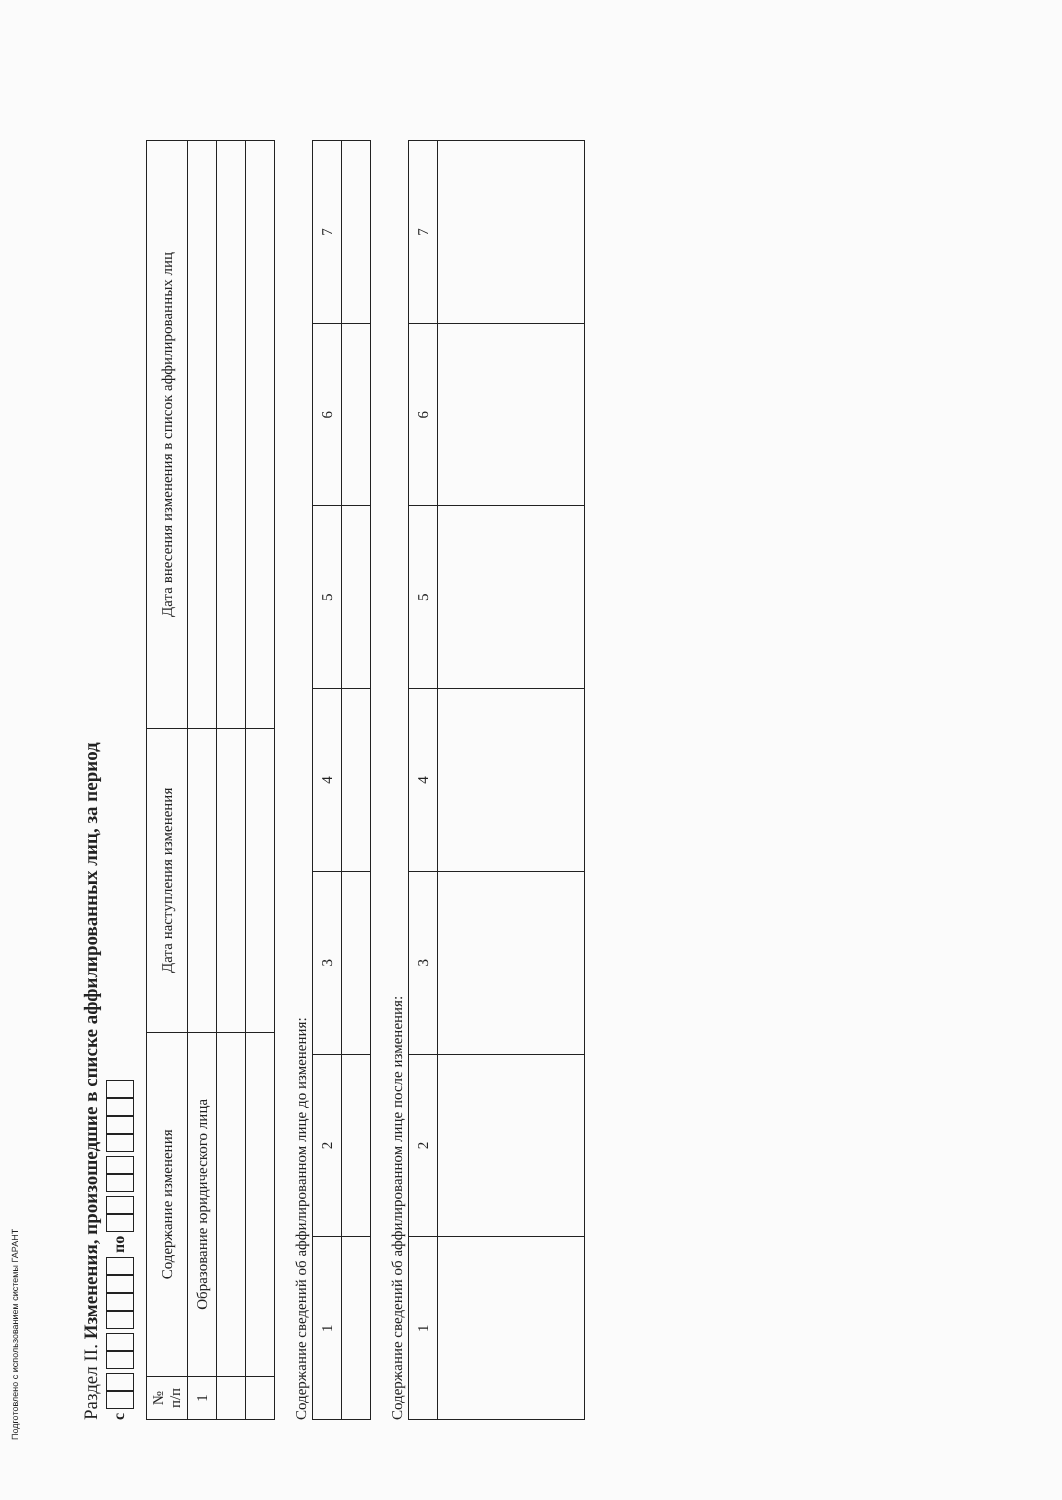Подготовлено с использованием системы ГАРАНТ
Раздел II. Изменения, произошедшие в списке аффилированных лиц, за период
с по
| № п/п | Содержание изменения | Дата наступления изменения | Дата внесения изменения в список аффилированных лиц |
| --- | --- | --- | --- |
| 1 | Образование юридического лица | | |
Содержание сведений об аффилированном лице до изменения:
| 1 | 2 | 3 | 4 | 5 | 6 | 7 |
Содержание сведений об аффилированном лице после изменения:
| 1 | 2 | 3 | 4 | 5 | 6 | 7 |